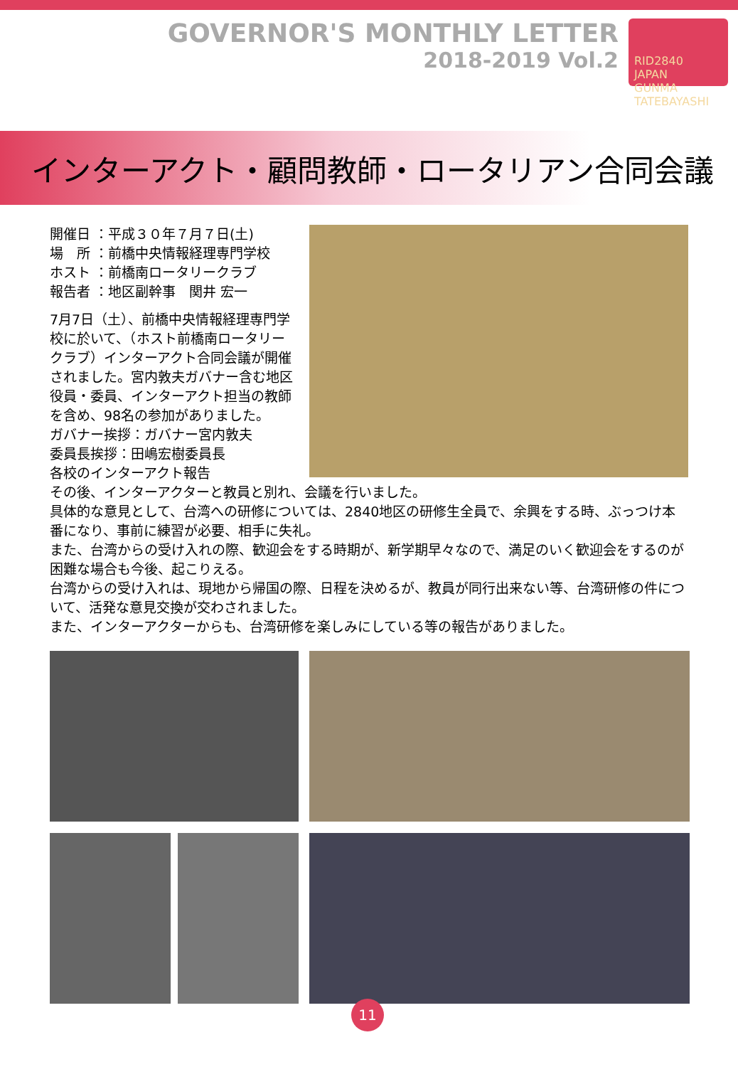GOVERNOR'S MONTHLY LETTER
2018-2019 Vol.2
RID2840
JAPAN
GUNMA TATEBAYASHI
インターアクト・顧問教師・ロータリアン合同会議
開催日 ：平成３０年７月７日(土)
場　所 ：前橋中央情報経理専門学校
ホスト ：前橋南ロータリークラブ
報告者 ：地区副幹事　関井 宏一
7月7日（土）、前橋中央情報経理専門学校に於いて、（ホスト前橋南ロータリークラブ）インターアクト合同会議が開催されました。宮内敦夫ガバナー含む地区役員・委員、インターアクト担当の教師を含め、98名の参加がありました。
ガバナー挨拶：ガバナー宮内敦夫
委員長挨拶：田嶋宏樹委員長
各校のインターアクト報告
その後、インターアクターと教員と別れ、会議を行いました。
具体的な意見として、台湾への研修については、2840地区の研修生全員で、余興をする時、ぶっつけ本番になり、事前に練習が必要、相手に失礼。
また、台湾からの受け入れの際、歓迎会をする時期が、新学期早々なので、満足のいく歓迎会をするのが困難な場合も今後、起こりえる。
台湾からの受け入れは、現地から帰国の際、日程を決めるが、教員が同行出来ない等、台湾研修の件について、活発な意見交換が交わされました。
また、インターアクターからも、台湾研修を楽しみにしている等の報告がありました。
11